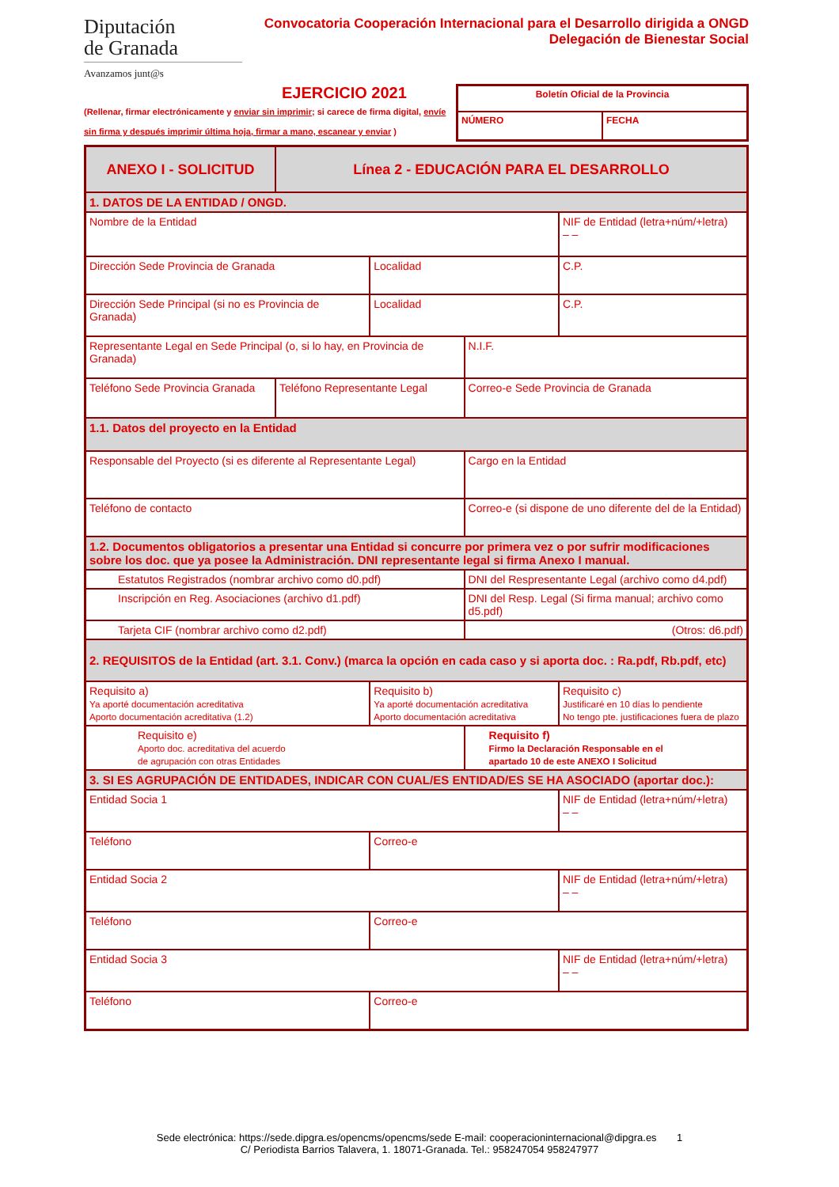Diputación
de Granada
Avanzamos junt@s
Convocatoria Cooperación Internacional para el Desarrollo dirigida a ONGD
Delegación de Bienestar Social
EJERCICIO 2021
(Rellenar, firmar electrónicamente y enviar sin imprimir; si carece de firma digital, envíe sin firma y después imprimir última hoja, firmar a mano, escanear y enviar )
| Boletín Oficial de la Provincia | |
| NÚMERO | FECHA |
| ANEXO I - SOLICITUD | Línea 2 - EDUCACIÓN PARA EL DESARROLLO | | | |
| 1. DATOS DE LA ENTIDAD / ONGD. | | | | |
| Nombre de la Entidad | | | | NIF de Entidad (letra+núm/+letra) – – |
| Dirección Sede Provincia de Granada | | Localidad | | C.P. |
| Dirección Sede Principal (si no es Provincia de Granada) | | Localidad | | C.P. |
| Representante Legal en Sede Principal (o, si lo hay, en Provincia de Granada) | | | N.I.F. | |
| Teléfono Sede Provincia Granada | Teléfono Representante Legal | | Correo-e Sede Provincia de Granada | |
| 1.1. Datos del proyecto en la Entidad | | | | |
| Responsable del Proyecto (si es diferente al Representante Legal) | | | Cargo en la Entidad | |
| Teléfono de contacto | | | Correo-e (si dispone de uno diferente del de la Entidad) | |
| 1.2. Documentos obligatorios a presentar una Entidad si concurre por primera vez o por sufrir modificaciones sobre los doc. que ya posee la Administración. DNI representante legal si firma Anexo I manual. | | | | |
| Estatutos Registrados (nombrar archivo como d0.pdf) | | | DNI del Respresentante Legal (archivo como d4.pdf) | |
| Inscripción en Reg. Asociaciones (archivo d1.pdf) | | | DNI del Resp. Legal (Si firma manual; archivo como d5.pdf) | |
| Tarjeta CIF (nombrar archivo como d2.pdf) | | | (Otros: d6.pdf) | |
| 2. REQUISITOS de la Entidad (art. 3.1. Conv.) (marca la opción en cada caso y si aporta doc. : Ra.pdf, Rb.pdf, etc) | | | | |
| Requisito a) Ya aporté documentación acreditativa Aporto documentación acreditativa (1.2) | | Requisito b) Ya aporté documentación acreditativa Aporto documentación acreditativa | | Requisito c) Justificaré en 10 días lo pendiente No tengo pte. justificaciones fuera de plazo |
| Requisito e) Aporto doc. acreditativa del acuerdo de agrupación con otras Entidades | | | Requisito f) Firmo la Declaración Responsable en el apartado 10 de este ANEXO I Solicitud | |
| 3. SI ES AGRUPACIÓN DE ENTIDADES, INDICAR CON CUAL/ES ENTIDAD/ES SE HA ASOCIADO (aportar doc.): | | | | |
| Entidad Socia 1 | | | | NIF de Entidad (letra+núm/+letra) – – |
| Teléfono | | Correo-e | | |
| Entidad Socia 2 | | | | NIF de Entidad (letra+núm/+letra) – – |
| Teléfono | | Correo-e | | |
| Entidad Socia 3 | | | | NIF de Entidad (letra+núm/+letra) – – |
| Teléfono | | Correo-e | | |
Sede electrónica: https://sede.dipgra.es/opencms/opencms/sede E-mail: cooperacioninternacional@dipgra.es 1
C/ Periodista Barrios Talavera, 1. 18071-Granada. Tel.: 958247054 958247977